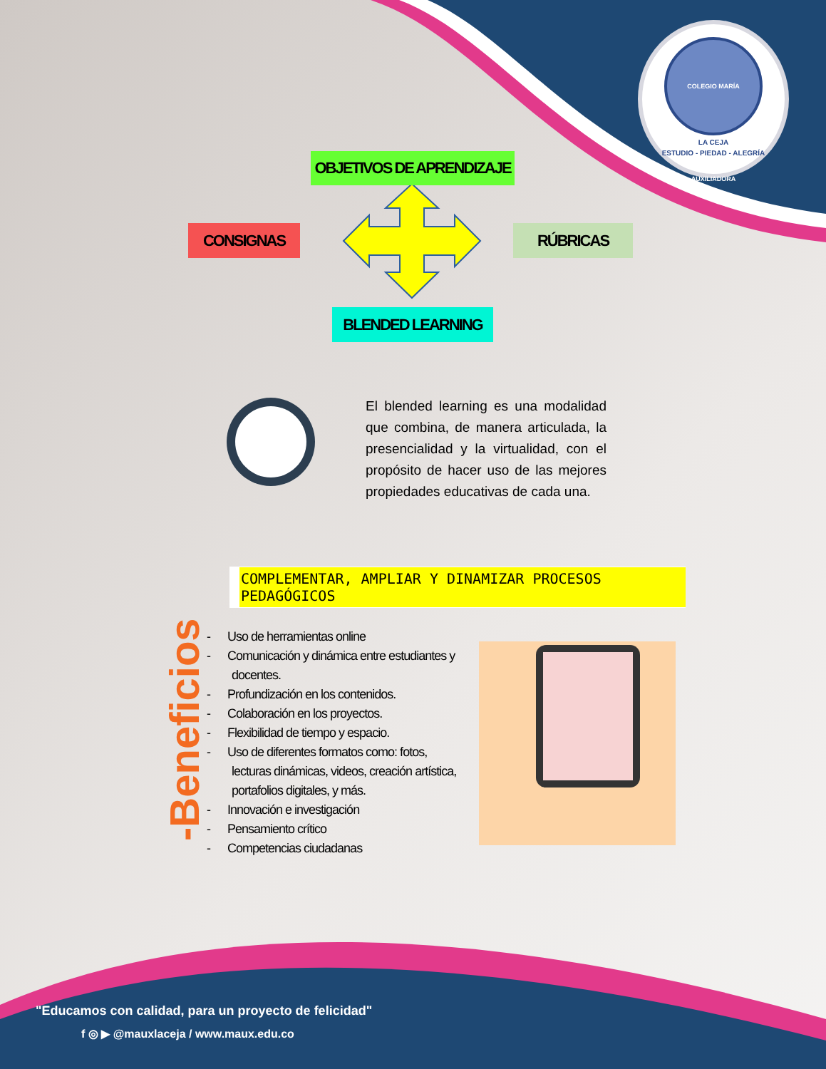COLEGIO MARÍA AUXILIADORA
LA CEJA
ESTUDIO - PIEDAD - ALEGRÍA
OBJETIVOS DE APRENDIZAJE
CONSIGNAS RÚBRICAS
BLENDED LEARNING
El blended learning es una modalidad que combina, de manera articulada, la presencialidad y la virtualidad, con el propósito de hacer uso de las mejores propiedades educativas de cada una.
COMPLEMENTAR, AMPLIAR Y DINAMIZAR PROCESOS PEDAGÓGICOS
-Beneficios
- Uso de herramientas online
- Comunicación y dinámica entre estudiantes y docentes.
- Profundización en los contenidos.
- Colaboración en los proyectos.
- Flexibilidad de tiempo y espacio.
- Uso de diferentes formatos como: fotos, lecturas dinámicas, videos, creación artística, portafolios digitales, y más.
- Innovación e investigación
- Pensamiento crítico
- Competencias ciudadanas
"Educamos con calidad, para un proyecto de felicidad"
f ◎ ▶ @mauxlaceja / www.maux.edu.co